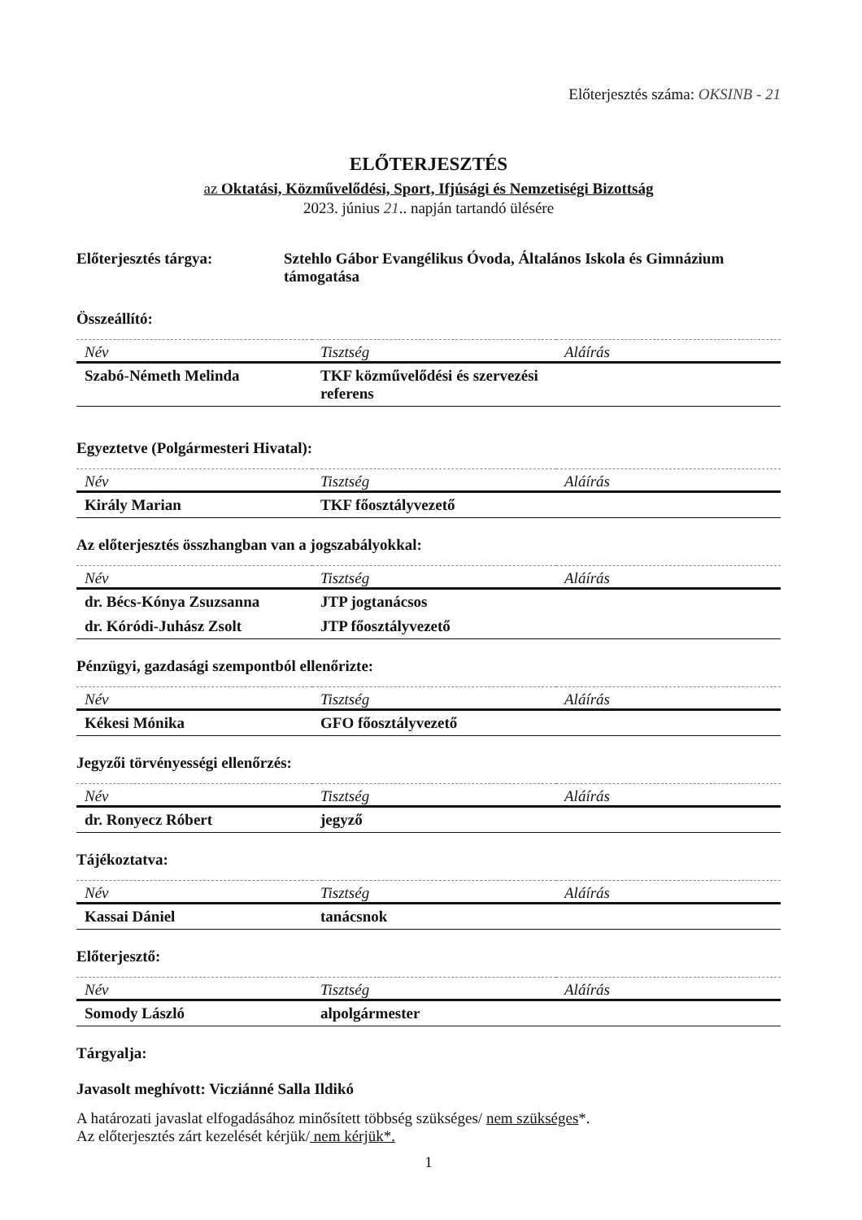Előterjesztés száma: OKSINB - 21
ELŐTERJESZTÉS
az Oktatási, Közművelődési, Sport, Ifjúsági és Nemzetiségi Bizottság
2023. június 21.. napján tartandó ülésére
Előterjesztés tárgya: Sztehlo Gábor Evangélikus Óvoda, Általános Iskola és Gimnázium támogatása
Összeállító:
| Név | Tisztség | Aláírás |
| --- | --- | --- |
| Szabó-Németh Melinda | TKF közművelődési és szervezési referens | |
Egyeztetve (Polgármesteri Hivatal):
| Név | Tisztség | Aláírás |
| --- | --- | --- |
| Király Marian | TKF főosztályvezető | |
Az előterjesztés összhangban van a jogszabályokkal:
| Név | Tisztség | Aláírás |
| --- | --- | --- |
| dr. Bécs-Kónya Zsuzsanna | JTP jogtanácsos | |
| dr. Kóródi-Juhász Zsolt | JTP főosztályvezető | |
Pénzügyi, gazdasági szempontból ellenőrizte:
| Név | Tisztség | Aláírás |
| --- | --- | --- |
| Kékesi Mónika | GFO főosztályvezető | |
Jegyzői törvényességi ellenőrzés:
| Név | Tisztség | Aláírás |
| --- | --- | --- |
| dr. Ronyecz Róbert | jegyző | |
Tájékoztatva:
| Név | Tisztség | Aláírás |
| --- | --- | --- |
| Kassai Dániel | tanácsnok | |
Előterjesztő:
| Név | Tisztség | Aláírás |
| --- | --- | --- |
| Somody László | alpolgármester | |
Tárgyalja:
Javasolt meghívott: Vicziánné Salla Ildikó
A határozati javaslat elfogadásához minősített többség szükséges/ nem szükséges*.
Az előterjesztés zárt kezelését kérjük/ nem kérjük*.
1